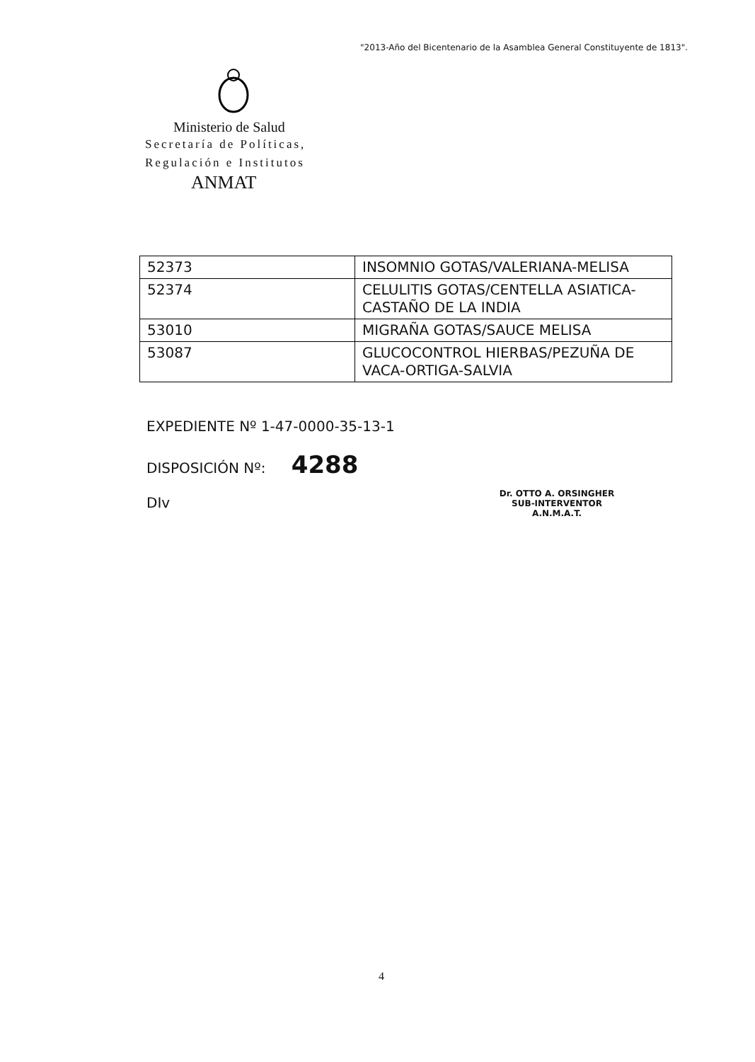"2013-Año del Bicentenario de la Asamblea General Constituyente de 1813".
Ministerio de Salud
Secretaría de Políticas,
Regulación e Institutos
ANMAT
| 52373 | INSOMNIO GOTAS/VALERIANA-MELISA |
| 52374 | CELULITIS GOTAS/CENTELLA ASIATICA-CASTAÑO DE LA INDIA |
| 53010 | MIGRAÑA GOTAS/SAUCE MELISA |
| 53087 | GLUCOCONTROL HIERBAS/PEZUÑA DE VACA-ORTIGA-SALVIA |
EXPEDIENTE Nº 1-47-0000-35-13-1
DISPOSICIÓN Nº: 4288
DIv
Dr. OTTO A. ORSINGHER
SUB-INTERVENTOR
A.N.M.A.T.
4